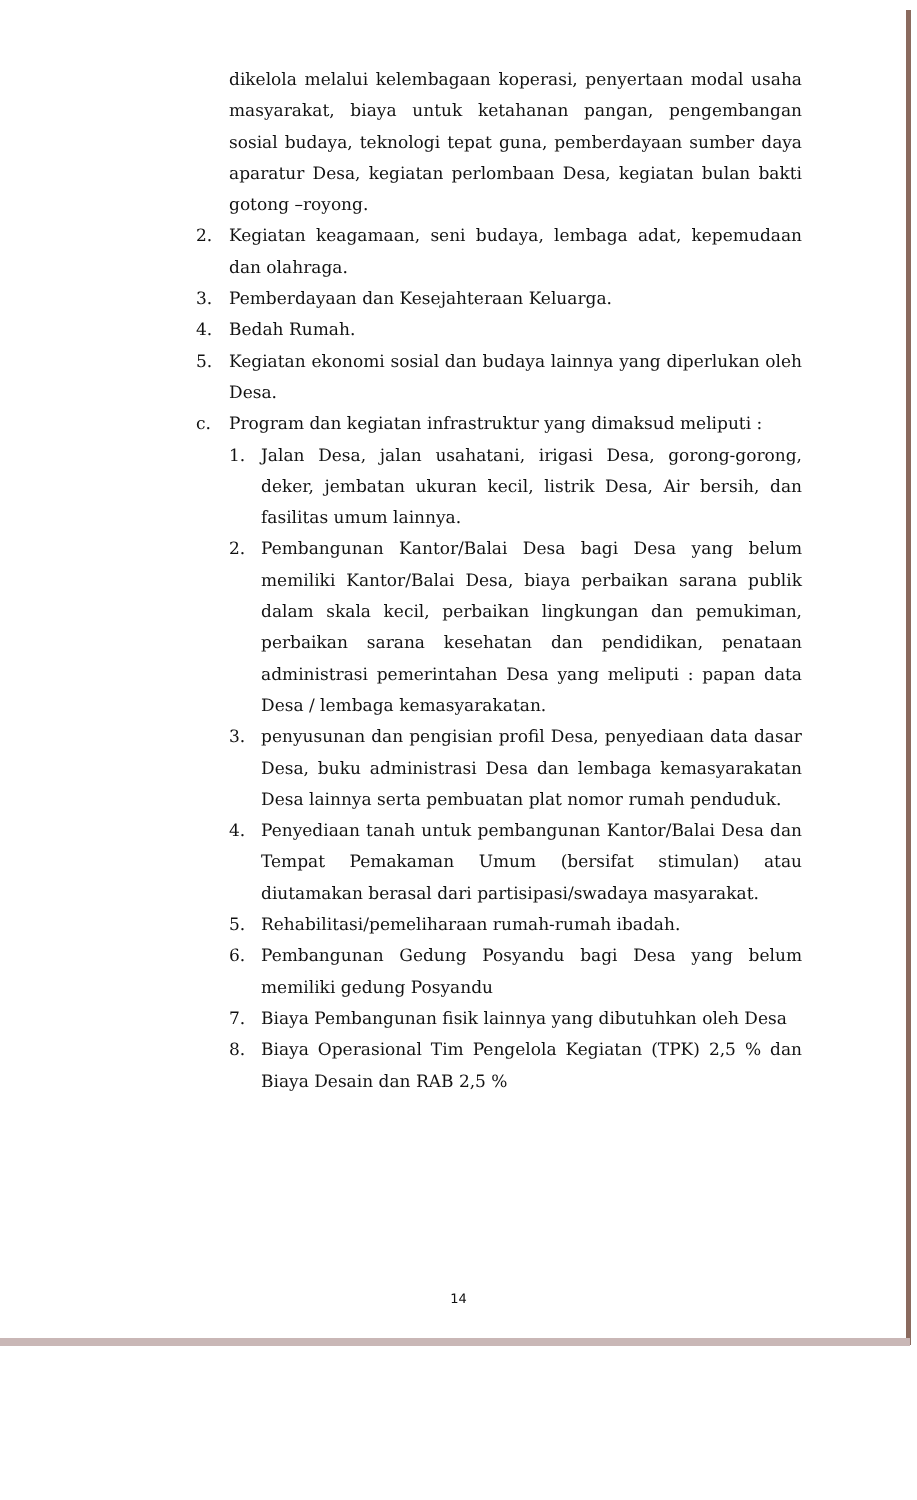dikelola melalui kelembagaan koperasi, penyertaan modal usaha masyarakat, biaya untuk ketahanan pangan, pengembangan sosial budaya, teknologi tepat guna, pemberdayaan sumber daya aparatur Desa, kegiatan perlombaan Desa, kegiatan bulan bakti gotong –royong.
2. Kegiatan keagamaan, seni budaya, lembaga adat, kepemudaan dan olahraga.
3. Pemberdayaan dan Kesejahteraan Keluarga.
4. Bedah Rumah.
5. Kegiatan ekonomi sosial dan budaya lainnya yang diperlukan oleh Desa.
c. Program dan kegiatan infrastruktur yang dimaksud meliputi :
1. Jalan Desa, jalan usahatani, irigasi Desa, gorong-gorong, deker, jembatan ukuran kecil, listrik Desa, Air bersih, dan fasilitas umum lainnya.
2. Pembangunan Kantor/Balai Desa bagi Desa yang belum memiliki Kantor/Balai Desa, biaya perbaikan sarana publik dalam skala kecil, perbaikan lingkungan dan pemukiman, perbaikan sarana kesehatan dan pendidikan, penataan administrasi pemerintahan Desa yang meliputi : papan data Desa / lembaga kemasyarakatan.
3. penyusunan dan pengisian profil Desa, penyediaan data dasar Desa, buku administrasi Desa dan lembaga kemasyarakatan Desa lainnya serta pembuatan plat nomor rumah penduduk.
4. Penyediaan tanah untuk pembangunan Kantor/Balai Desa dan Tempat Pemakaman Umum (bersifat stimulan) atau diutamakan berasal dari partisipasi/swadaya masyarakat.
5. Rehabilitasi/pemeliharaan rumah-rumah ibadah.
6. Pembangunan Gedung Posyandu bagi Desa yang belum memiliki gedung Posyandu
7. Biaya Pembangunan fisik lainnya yang dibutuhkan oleh Desa
8. Biaya Operasional Tim Pengelola Kegiatan (TPK) 2,5 % dan Biaya Desain dan RAB 2,5 %
14